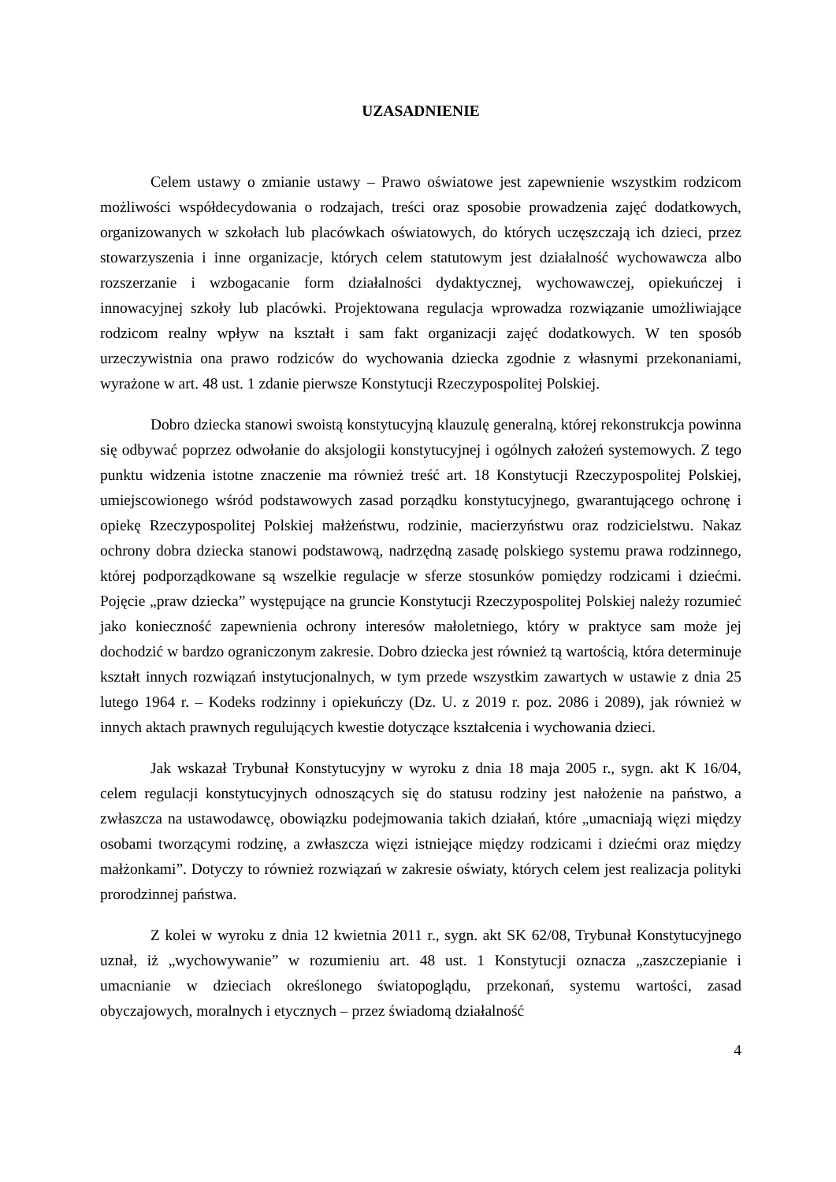UZASADNIENIE
Celem ustawy o zmianie ustawy – Prawo oświatowe jest zapewnienie wszystkim rodzicom możliwości współdecydowania o rodzajach, treści oraz sposobie prowadzenia zajęć dodatkowych, organizowanych w szkołach lub placówkach oświatowych, do których uczęszczają ich dzieci, przez stowarzyszenia i inne organizacje, których celem statutowym jest działalność wychowawcza albo rozszerzanie i wzbogacanie form działalności dydaktycznej, wychowawczej, opiekuńczej i innowacyjnej szkoły lub placówki. Projektowana regulacja wprowadza rozwiązanie umożliwiające rodzicom realny wpływ na kształt i sam fakt organizacji zajęć dodatkowych. W ten sposób urzeczywistnia ona prawo rodziców do wychowania dziecka zgodnie z własnymi przekonaniami, wyrażone w art. 48 ust. 1 zdanie pierwsze Konstytucji Rzeczypospolitej Polskiej.
Dobro dziecka stanowi swoistą konstytucyjną klauzulę generalną, której rekonstrukcja powinna się odbywać poprzez odwołanie do aksjologii konstytucyjnej i ogólnych założeń systemowych. Z tego punktu widzenia istotne znaczenie ma również treść art. 18 Konstytucji Rzeczypospolitej Polskiej, umiejscowionego wśród podstawowych zasad porządku konstytucyjnego, gwarantującego ochronę i opiekę Rzeczypospolitej Polskiej małżeństwu, rodzinie, macierzyństwu oraz rodzicielstwu. Nakaz ochrony dobra dziecka stanowi podstawową, nadrzędną zasadę polskiego systemu prawa rodzinnego, której podporządkowane są wszelkie regulacje w sferze stosunków pomiędzy rodzicami i dziećmi. Pojęcie „praw dziecka” występujące na gruncie Konstytucji Rzeczypospolitej Polskiej należy rozumieć jako konieczność zapewnienia ochrony interesów małoletniego, który w praktyce sam może jej dochodzić w bardzo ograniczonym zakresie. Dobro dziecka jest również tą wartością, która determinuje kształt innych rozwiązań instytucjonalnych, w tym przede wszystkim zawartych w ustawie z dnia 25 lutego 1964 r. – Kodeks rodzinny i opiekuńczy (Dz. U. z 2019 r. poz. 2086 i 2089), jak również w innych aktach prawnych regulujących kwestie dotyczące kształcenia i wychowania dzieci.
Jak wskazał Trybunał Konstytucyjny w wyroku z dnia 18 maja 2005 r., sygn. akt K 16/04, celem regulacji konstytucyjnych odnoszących się do statusu rodziny jest nałożenie na państwo, a zwłaszcza na ustawodawcę, obowiązku podejmowania takich działań, które „umacniają więzi między osobami tworzącymi rodzinę, a zwłaszcza więzi istniejące między rodzicami i dziećmi oraz między małżonkami”. Dotyczy to również rozwiązań w zakresie oświaty, których celem jest realizacja polityki prorodzinnej państwa.
Z kolei w wyroku z dnia 12 kwietnia 2011 r., sygn. akt SK 62/08, Trybunał Konstytucyjnego uznał, iż „wychowywanie” w rozumieniu art. 48 ust. 1 Konstytucji oznacza „zaszczepianie i umacnianie w dzieciach określonego światopoglądu, przekonań, systemu wartości, zasad obyczajowych, moralnych i etycznych – przez świadomą działalność
4